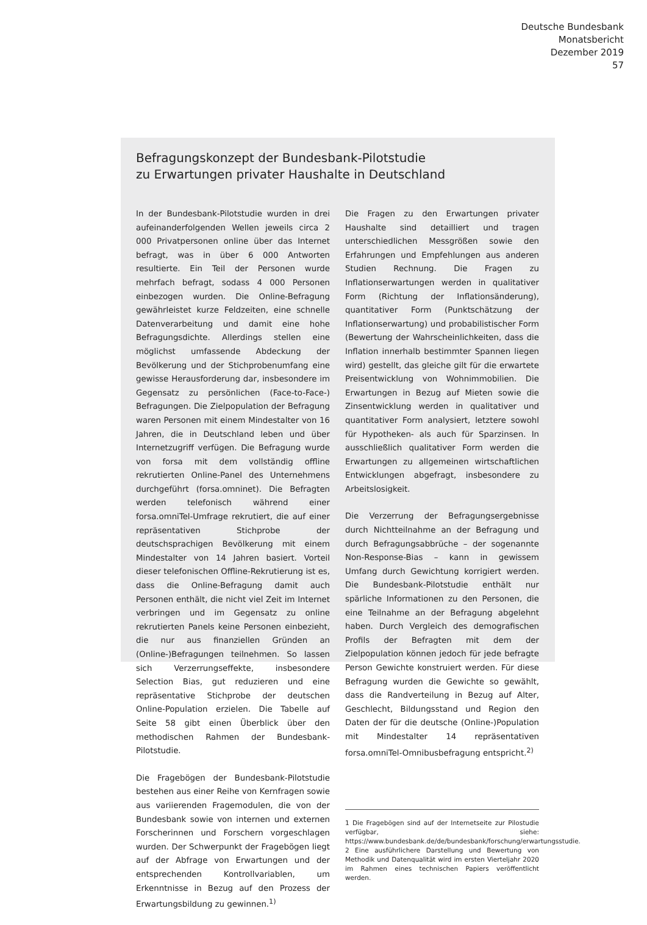Deutsche Bundesbank
Monatsbericht
Dezember 2019
57
Befragungskonzept der Bundesbank-Pilotstudie
zu Erwartungen privater Haushalte in Deutschland
In der Bundesbank-Pilotstudie wurden in drei aufeinanderfolgenden Wellen jeweils circa 2 000 Privatpersonen online über das Internet befragt, was in über 6 000 Antworten resultierte. Ein Teil der Personen wurde mehrfach befragt, sodass 4 000 Personen einbezogen wurden. Die Online-Befragung gewährleistet kurze Feldzeiten, eine schnelle Datenverarbeitung und damit eine hohe Befragungsdichte. Allerdings stellen eine möglichst umfassende Abdeckung der Bevölkerung und der Stichprobenumfang eine gewisse Herausforderung dar, insbesondere im Gegensatz zu persönlichen (Face-to-Face-) Befragungen. Die Zielpopulation der Befragung waren Personen mit einem Mindestalter von 16 Jahren, die in Deutschland leben und über Internetzugriff verfügen. Die Befragung wurde von forsa mit dem vollständig offline rekrutierten Online-Panel des Unternehmens durchgeführt (forsa.omninet). Die Befragten werden telefonisch während einer forsa.omniTel-Umfrage rekrutiert, die auf einer repräsentativen Stichprobe der deutschsprachigen Bevölkerung mit einem Mindestalter von 14 Jahren basiert. Vorteil dieser telefonischen Offline-Rekrutierung ist es, dass die Online-Befragung damit auch Personen enthält, die nicht viel Zeit im Internet verbringen und im Gegensatz zu online rekrutierten Panels keine Personen einbezieht, die nur aus finanziellen Gründen an (Online-)Befragungen teilnehmen. So lassen sich Verzerrungseffekte, insbesondere Selection Bias, gut reduzieren und eine repräsentative Stichprobe der deutschen Online-Population erzielen. Die Tabelle auf Seite 58 gibt einen Überblick über den methodischen Rahmen der Bundesbank-Pilotstudie.
Die Fragebögen der Bundesbank-Pilotstudie bestehen aus einer Reihe von Kernfragen sowie aus variierenden Fragemodulen, die von der Bundesbank sowie von internen und externen Forscherinnen und Forschern vorgeschlagen wurden. Der Schwerpunkt der Fragebögen liegt auf der Abfrage von Erwartungen und der entsprechenden Kontrollvariablen, um Erkenntnisse in Bezug auf den Prozess der Erwartungsbildung zu gewinnen.<sup>1)</sup>
Die Fragen zu den Erwartungen privater Haushalte sind detailliert und tragen unterschiedlichen Messgrößen sowie den Erfahrungen und Empfehlungen aus anderen Studien Rechnung. Die Fragen zu Inflationserwartungen werden in qualitativer Form (Richtung der Inflationsänderung), quantitativer Form (Punktschätzung der Inflationserwartung) und probabilistischer Form (Bewertung der Wahrscheinlichkeiten, dass die Inflation innerhalb bestimmter Spannen liegen wird) gestellt, das gleiche gilt für die erwartete Preisentwicklung von Wohnimmobilien. Die Erwartungen in Bezug auf Mieten sowie die Zinsentwicklung werden in qualitativer und quantitativer Form analysiert, letztere sowohl für Hypotheken- als auch für Sparzinsen. In ausschließlich qualitativer Form werden die Erwartungen zu allgemeinen wirtschaftlichen Entwicklungen abgefragt, insbesondere zu Arbeitslosigkeit.
Die Verzerrung der Befragungsergebnisse durch Nichtteilnahme an der Befragung und durch Befragungsabbrüche – der sogenannte Non-Response-Bias – kann in gewissem Umfang durch Gewichtung korrigiert werden. Die Bundesbank-Pilotstudie enthält nur spärliche Informationen zu den Personen, die eine Teilnahme an der Befragung abgelehnt haben. Durch Vergleich des demografischen Profils der Befragten mit dem der Zielpopulation können jedoch für jede befragte Person Gewichte konstruiert werden. Für diese Befragung wurden die Gewichte so gewählt, dass die Randverteilung in Bezug auf Alter, Geschlecht, Bildungsstand und Region den Daten der für die deutsche (Online-)Population mit Mindestalter 14 repräsentativen forsa.omniTel-Omnibusbefragung entspricht.<sup>2)</sup>
1 Die Fragebögen sind auf der Internetseite zur Pilostudie verfügbar, siehe: https://www.bundesbank.de/de/bundesbank/forschung/erwartungsstudie.
2 Eine ausführlichere Darstellung und Bewertung von Methodik und Datenqualität wird im ersten Vierteljahr 2020 im Rahmen eines technischen Papiers veröffentlicht werden.